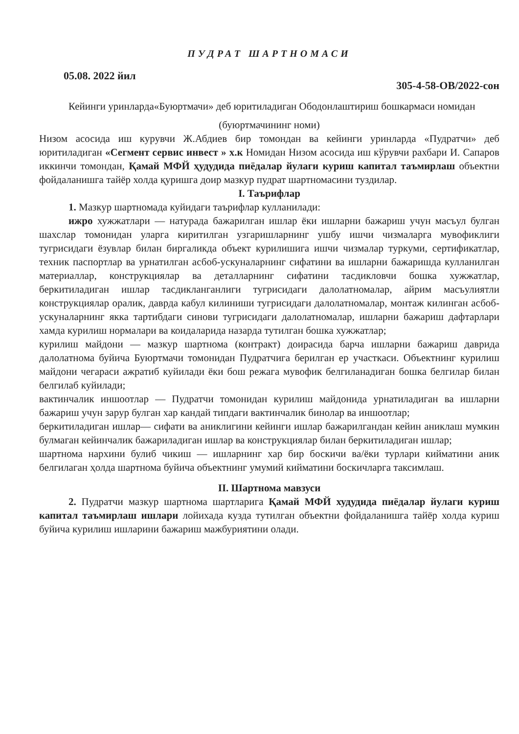ПУДРАТ ШАРТНОМАСИ
05.08. 2022 йил 305-4-58-ОВ/2022-сон
Кейинги уринларда«Буюртмачи» деб юритиладиган Ободонлаштириш бошкармаси номидан
(буюртмачининг номи)
Низом асосида иш курувчи Ж.Абдиев бир томондан ва кейинги уринларда «Пудратчи» деб юритиладиган «Сегмент сервис инвест » х.к Номидан Низом асосида иш кўрувчи рахбари И. Сапаров иккинчи томондан, Қамай МФЙ ҳудудида пиёдалар йулаги куриш капитал таъмирлаш объектни фойдаланишга тайёр холда қуришга доир мазкур пудрат шартномасини туздилар.
I. Таърифлар
1. Мазкур шартномада куйидаги таърифлар кулланилади:
ижро хужжатлари — натурада бажарилган ишлар ёки ишларни бажариш учун масъул булган шахслар томонидан уларга киритилган узгаришларнинг ушбу ишчи чизмаларга мувофиклиги тугрисидаги ёзувлар билан биргаликда объект курилишига ишчи чизмалар туркуми, сертификатлар, техник паспортлар ва урнатилган асбоб-ускуналарнинг сифатини ва ишларни бажаришда кулланилган материаллар, конструкциялар ва деталларнинг сифатини тасдикловчи бошка хужжатлар, беркитиладиган ишлар тасдикланганлиги тугрисидаги далолатномалар, айрим масъулиятли конструкциялар оралик, даврда кабул килиниши тугрисидаги далолатномалар, монтаж килинган асбоб-ускуналарнинг якка тартибдаги синови тугрисидаги далолатномалар, ишларни бажариш дафтарлари хамда курилиш нормалари ва коидаларида назарда тутилган бошка хужжатлар;
курилиш майдони — мазкур шартнома (контракт) доирасида барча ишларни бажариш даврида далолатнома буйича Буюртмачи томонидан Пудратчига берилган ер участкаси. Объектнинг курилиш майдони чегараси ажратиб куйилади ёки бош режага мувофик белгиланадиган бошка белгилар билан белгилаб куйилади;
вактинчалик иншоотлар — Пудратчи томонидан курилиш майдонида урнатиладиган ва ишларни бажариш учун зарур булган хар кандай типдаги вактинчалик бинолар ва иншоотлар;
беркитиладиган ишлар— сифати ва аниклигини кейинги ишлар бажарилгандан кейин аниклаш мумкин булмаган кейинчалик бажариладиган ишлар ва конструкциялар билан беркитиладиган ишлар;
шартнома нархини булиб чикиш — ишларнинг хар бир боскичи ва/ёки турлари кийматини аник белгилаган ҳолда шартнома буйича объектнинг умумий кийматини боскичларга таксимлаш.
II. Шартнома мавзуси
2. Пудратчи мазкур шартнома шартларига Қамай МФЙ худудида пиёдалар йулаги куриш капитал таъмирлаш ишлари лойихада кузда тутилган объектни фойдаланишга тайёр холда куриш буйича курилиш ишларини бажариш мажбуриятини олади.